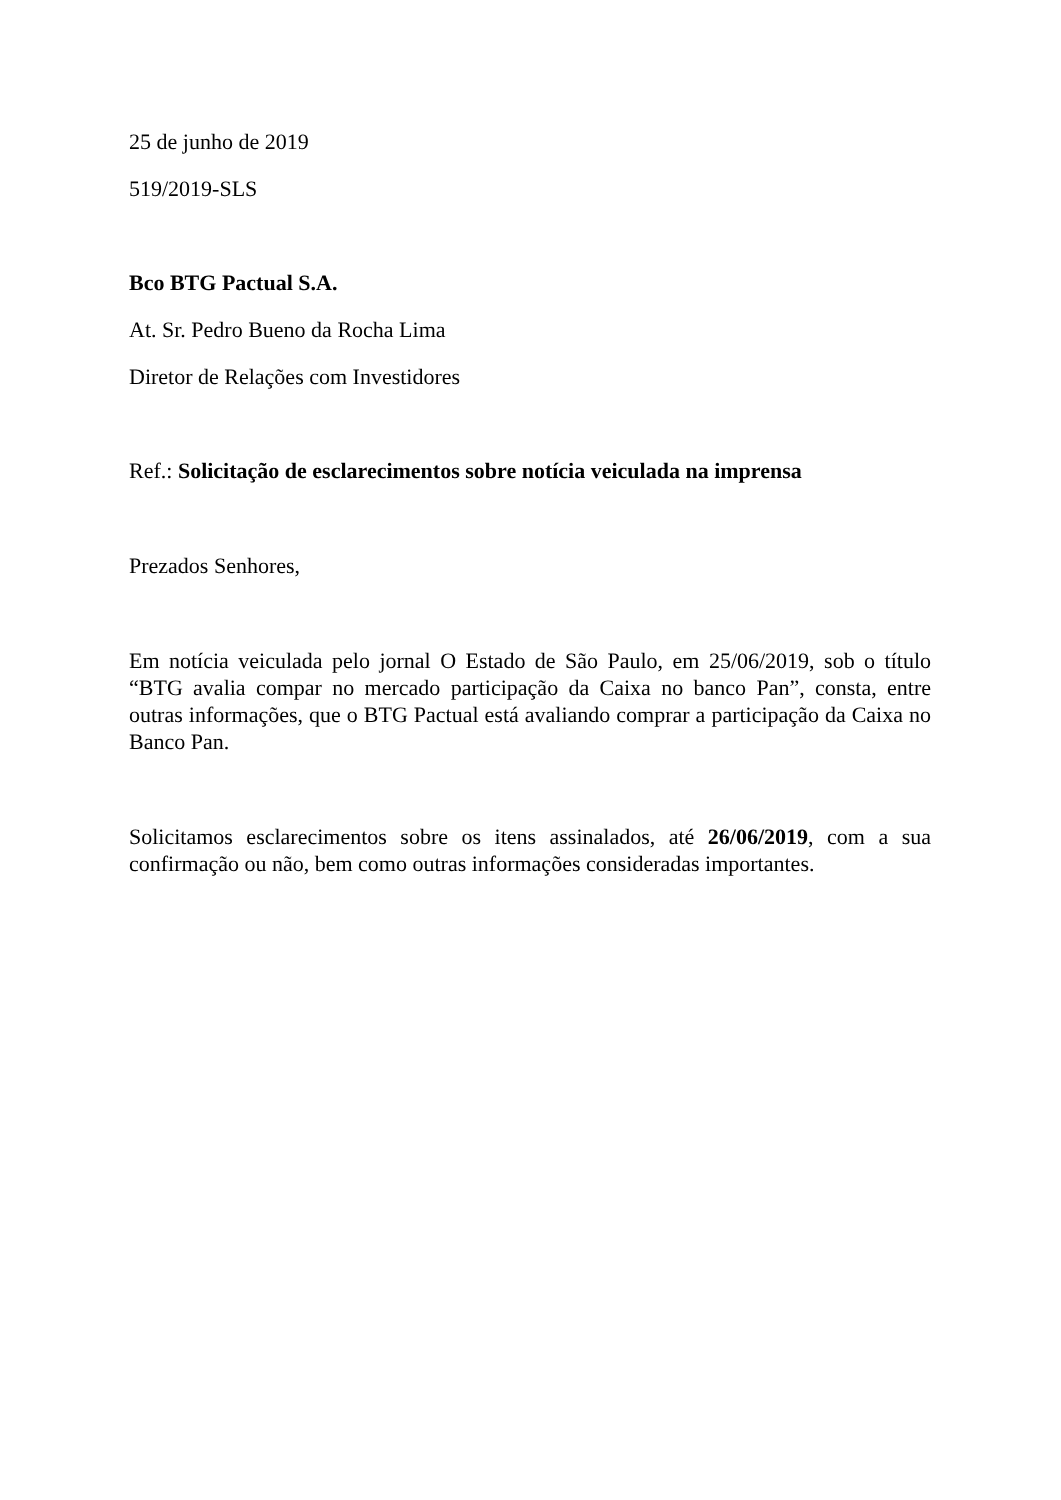25 de junho de 2019
519/2019-SLS
Bco BTG Pactual S.A.
At. Sr. Pedro Bueno da Rocha Lima
Diretor de Relações com Investidores
Ref.: Solicitação de esclarecimentos sobre notícia veiculada na imprensa
Prezados Senhores,
Em notícia veiculada pelo jornal O Estado de São Paulo, em 25/06/2019, sob o título “BTG avalia compar no mercado participação da Caixa no banco Pan”, consta, entre outras informações, que o BTG Pactual está avaliando comprar a participação da Caixa no Banco Pan.
Solicitamos esclarecimentos sobre os itens assinalados, até 26/06/2019, com a sua confirmação ou não, bem como outras informações consideradas importantes.